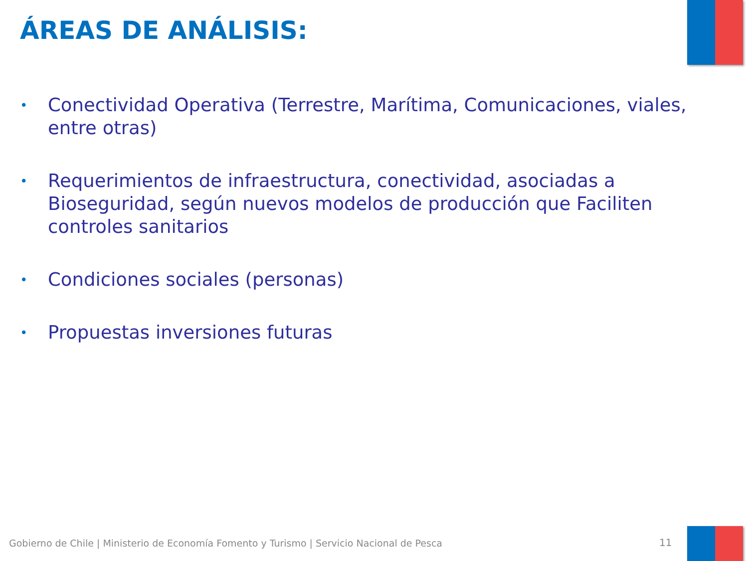ÁREAS DE ANÁLISIS:
• Conectividad Operativa (Terrestre, Marítima, Comunicaciones, viales, entre otras)
• Requerimientos de infraestructura, conectividad, asociadas a Bioseguridad, según nuevos modelos de producción que Faciliten controles sanitarios
• Condiciones sociales (personas)
• Propuestas inversiones futuras
Gobierno de Chile | Ministerio de Economía Fomento y Turismo | Servicio Nacional de Pesca
11